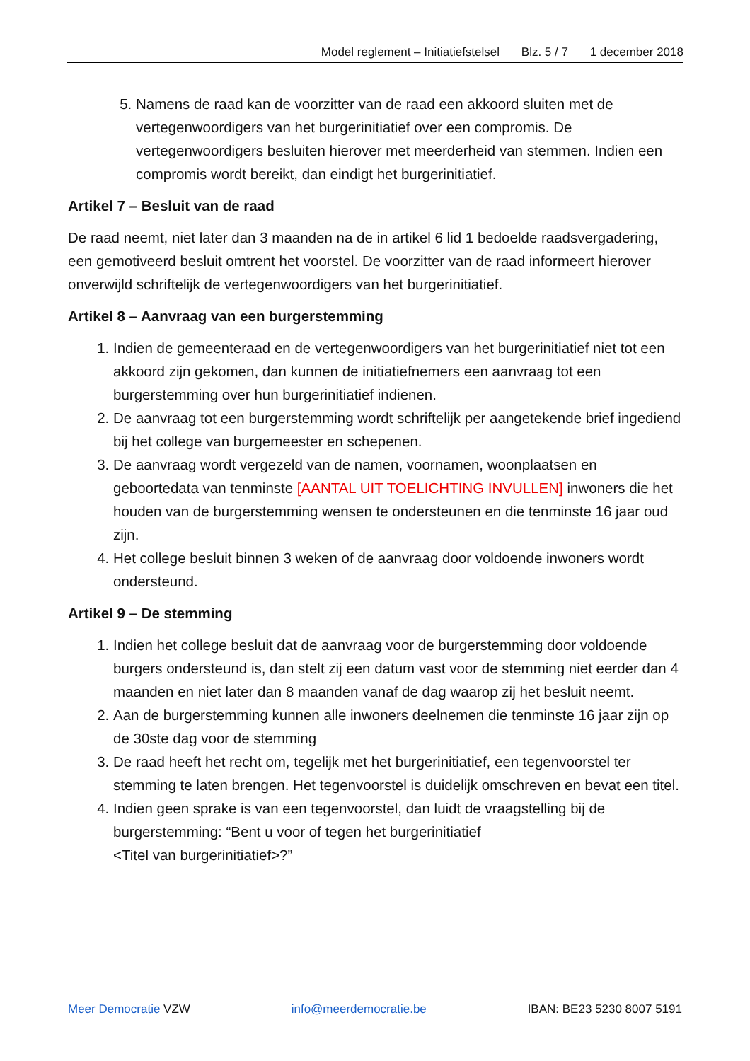Model reglement – Initiatiefstelsel Blz. 5 / 7 1 december 2018
5. Namens de raad kan de voorzitter van de raad een akkoord sluiten met de vertegenwoordigers van het burgerinitiatief over een compromis. De vertegenwoordigers besluiten hierover met meerderheid van stemmen. Indien een compromis wordt bereikt, dan eindigt het burgerinitiatief.
Artikel 7 – Besluit van de raad
De raad neemt, niet later dan 3 maanden na de in artikel 6 lid 1 bedoelde raadsvergadering, een gemotiveerd besluit omtrent het voorstel. De voorzitter van de raad informeert hierover onverwijld schriftelijk de vertegenwoordigers van het burgerinitiatief.
Artikel 8 – Aanvraag van een burgerstemming
1. Indien de gemeenteraad en de vertegenwoordigers van het burgerinitiatief niet tot een akkoord zijn gekomen, dan kunnen de initiatiefnemers een aanvraag tot een burgerstemming over hun burgerinitiatief indienen.
2. De aanvraag tot een burgerstemming wordt schriftelijk per aangetekende brief ingediend bij het college van burgemeester en schepenen.
3. De aanvraag wordt vergezeld van de namen, voornamen, woonplaatsen en geboortedata van tenminste [AANTAL UIT TOELICHTING INVULLEN] inwoners die het houden van de burgerstemming wensen te ondersteunen en die tenminste 16 jaar oud zijn.
4. Het college besluit binnen 3 weken of de aanvraag door voldoende inwoners wordt ondersteund.
Artikel 9 – De stemming
1. Indien het college besluit dat de aanvraag voor de burgerstemming door voldoende burgers ondersteund is, dan stelt zij een datum vast voor de stemming niet eerder dan 4 maanden en niet later dan 8 maanden vanaf de dag waarop zij het besluit neemt.
2. Aan de burgerstemming kunnen alle inwoners deelnemen die tenminste 16 jaar zijn op de 30ste dag voor de stemming
3. De raad heeft het recht om, tegelijk met het burgerinitiatief, een tegenvoorstel ter stemming te laten brengen. Het tegenvoorstel is duidelijk omschreven en bevat een titel.
4. Indien geen sprake is van een tegenvoorstel, dan luidt de vraagstelling bij de burgerstemming: “Bent u voor of tegen het burgerinitiatief
<Titel van burgerinitiatief>?”
Meer Democratie VZW info@meerdemocratie.be IBAN: BE23 5230 8007 5191